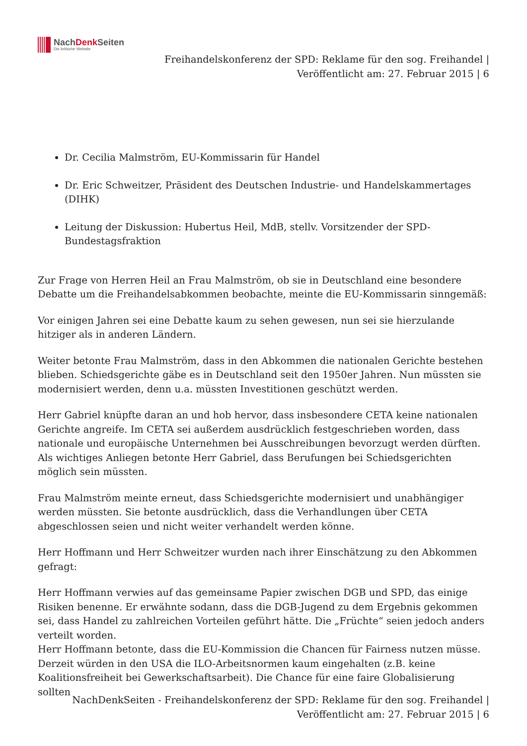NachDenk Seiten
Die kritische Website
Freihandelskonferenz der SPD: Reklame für den sog. Freihandel |
Veröffentlicht am: 27. Februar 2015 | 6
Dr. Cecilia Malmström, EU-Kommissarin für Handel
Dr. Eric Schweitzer, Präsident des Deutschen Industrie- und Handelskammertages (DIHK)
Leitung der Diskussion: Hubertus Heil, MdB, stellv. Vorsitzender der SPD-Bundestagsfraktion
Zur Frage von Herren Heil an Frau Malmström, ob sie in Deutschland eine besondere Debatte um die Freihandelsabkommen beobachte, meinte die EU-Kommissarin sinngemäß:
Vor einigen Jahren sei eine Debatte kaum zu sehen gewesen, nun sei sie hierzulande hitziger als in anderen Ländern.
Weiter betonte Frau Malmström, dass in den Abkommen die nationalen Gerichte bestehen blieben. Schiedsgerichte gäbe es in Deutschland seit den 1950er Jahren. Nun müssten sie modernisiert werden, denn u.a. müssten Investitionen geschützt werden.
Herr Gabriel knüpfte daran an und hob hervor, dass insbesondere CETA keine nationalen Gerichte angreife. Im CETA sei außerdem ausdrücklich festgeschrieben worden, dass nationale und europäische Unternehmen bei Ausschreibungen bevorzugt werden dürften. Als wichtiges Anliegen betonte Herr Gabriel, dass Berufungen bei Schiedsgerichten möglich sein müssten.
Frau Malmström meinte erneut, dass Schiedsgerichte modernisiert und unabhängiger werden müssten. Sie betonte ausdrücklich, dass die Verhandlungen über CETA abgeschlossen seien und nicht weiter verhandelt werden könne.
Herr Hoffmann und Herr Schweitzer wurden nach ihrer Einschätzung zu den Abkommen gefragt:
Herr Hoffmann verwies auf das gemeinsame Papier zwischen DGB und SPD, das einige Risiken benenne. Er erwähnte sodann, dass die DGB-Jugend zu dem Ergebnis gekommen sei, dass Handel zu zahlreichen Vorteilen geführt hätte. Die „Früchte“ seien jedoch anders verteilt worden.
Herr Hoffmann betonte, dass die EU-Kommission die Chancen für Fairness nutzen müsse. Derzeit würden in den USA die ILO-Arbeitsnormen kaum eingehalten (z.B. keine Koalitionsfreiheit bei Gewerkschaftsarbeit). Die Chance für eine faire Globalisierung sollten
NachDenkSeiten - Freihandelskonferenz der SPD: Reklame für den sog. Freihandel |
Veröffentlicht am: 27. Februar 2015 | 6